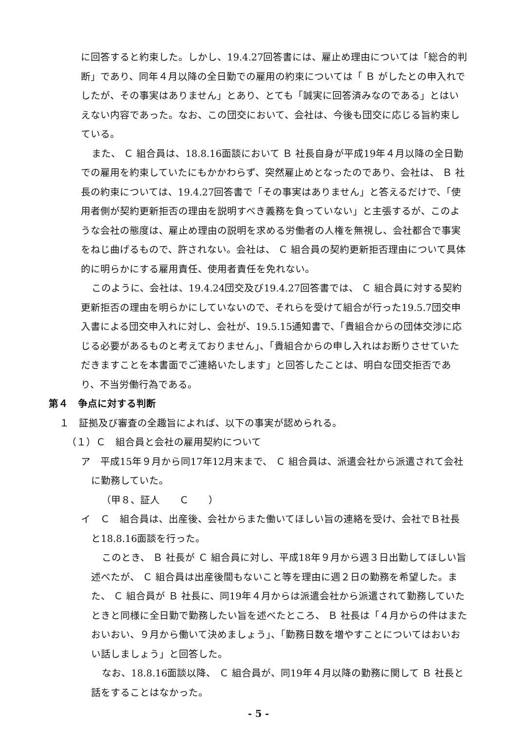に回答すると約束した。しかし、19.4.27回答書には、雇止め理由については「総合的判断」であり、同年４月以降の全日勤での雇用の約束については「 Ｂ がしたとの申入れでしたが、その事実はありません」とあり、とても「誠実に回答済みなのである」とはいえない内容であった。なお、この団交において、会社は、今後も団交に応じる旨約束している。
また、 Ｃ 組合員は、18.8.16面談において Ｂ 社長自身が平成19年４月以降の全日勤での雇用を約束していたにもかかわらず、突然雇止めとなったのであり、会社は、 Ｂ 社長の約束については、19.4.27回答書で「その事実はありません」と答えるだけで、「使用者側が契約更新拒否の理由を説明すべき義務を負っていない」と主張するが、このような会社の態度は、雇止め理由の説明を求める労働者の人権を無視し、会社都合で事実をねじ曲げるもので、許されない。会社は、 Ｃ 組合員の契約更新拒否理由について具体的に明らかにする雇用責任、使用者責任を免れない。
このように、会社は、19.4.24団交及び19.4.27回答書では、 Ｃ 組合員に対する契約更新拒否の理由を明らかにしていないので、それらを受けて組合が行った19.5.7団交申入書による団交申入れに対し、会社が、19.5.15通知書で、「貴組合からの団体交渉に応じる必要があるものと考えておりません」、「貴組合からの申し入れはお断りさせていただきますことを本書面でご連絡いたします」と回答したことは、明白な団交拒否であり、不当労働行為である。
第４　争点に対する判断
１　証拠及び審査の全趣旨によれば、以下の事実が認められる。
（１）Ｃ　組合員と会社の雇用契約について
ア　平成15年９月から同17年12月末まで、 Ｃ 組合員は、派遣会社から派遣されて会社に勤務していた。
（甲８、証人　　Ｃ　　）
イ　Ｃ　組合員は、出産後、会社からまた働いてほしい旨の連絡を受け、会社でＢ社長と18.8.16面談を行った。
このとき、 Ｂ 社長が Ｃ 組合員に対し、平成18年９月から週３日出勤してほしい旨述べたが、 Ｃ 組合員は出産後間もないこと等を理由に週２日の勤務を希望した。また、 Ｃ 組合員が Ｂ 社長に、同19年４月からは派遣会社から派遣されて勤務していたときと同様に全日勤で勤務したい旨を述べたところ、 Ｂ 社長は「４月からの件はまたおいおい、９月から働いて決めましょう」、「勤務日数を増やすことについてはおいおい話しましょう」と回答した。
なお、18.8.16面談以降、 Ｃ 組合員が、同19年４月以降の勤務に関して Ｂ 社長と話をすることはなかった。
- 5 -